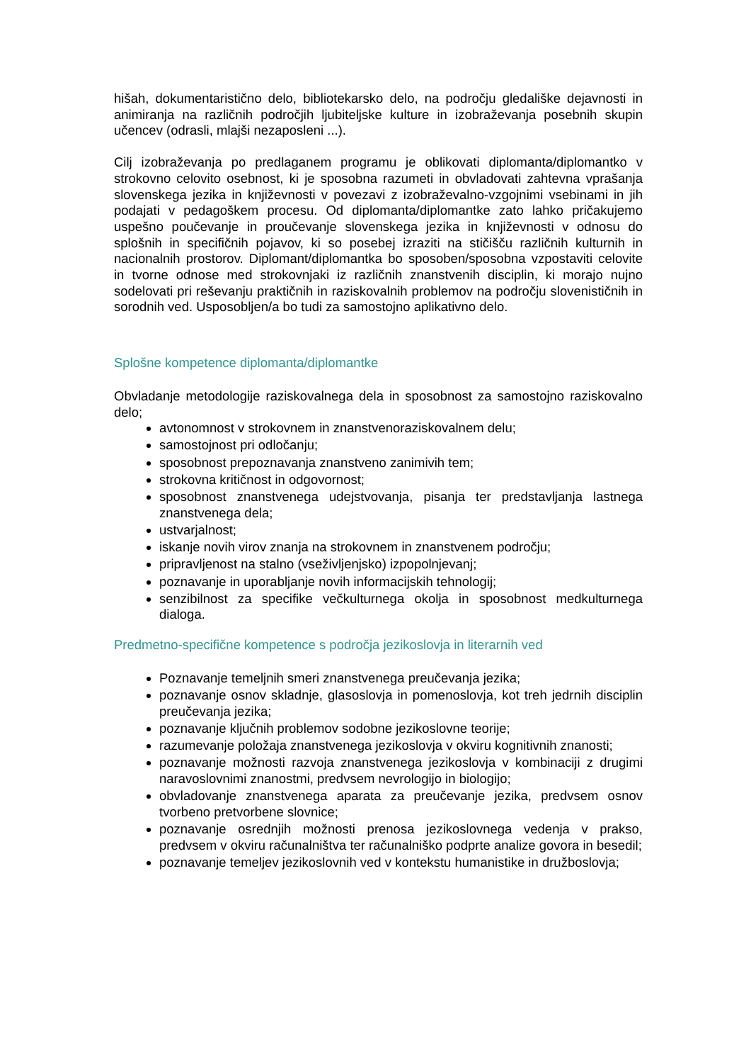hišah, dokumentarističnо delo, bibliotekarsko delo, na področju gledališke dejavnosti in animiranja na različnih področjih ljubiteljske kulture in izobraževanja posebnih skupin učencev (odrasli, mlajši nezaposleni ...).
Cilj izobraževanja po predlaganem programu je oblikovati diplomanta/diplomantko v strokovno celovito osebnost, ki je sposobna razumeti in obvladovati zahtevna vprašanja slovenskega jezika in književnosti v povezavi z izobraževalno-vzgojnimi vsebinami in jih podajati v pedagoškem procesu. Od diplomanta/diplomantke zato lahko pričakujemo uspešno poučevanje in proučevanje slovenskega jezika in književnosti v odnosu do splošnih in specifičnih pojavov, ki so posebej izraziti na stičišču različnih kulturnih in nacionalnih prostorov. Diplomant/diplomantka bo sposoben/sposobna vzpostaviti celovite in tvorne odnose med strokovnjaki iz različnih znanstvenih disciplin, ki morajo nujno sodelovati pri reševanju praktičnih in raziskovalnih problemov na področju slovenističnih in sorodnih ved. Usposobljen/a bo tudi za samostojno aplikativno delo.
Splošne kompetence diplomanta/diplomantke
Obvladanje metodologije raziskovalnega dela in sposobnost za samostojno raziskovalno delo;
avtonomnost v strokovnem in znanstvenoraziskovalnem delu;
samostojnost pri odločanju;
sposobnost prepoznavanja znanstveno zanimivih tem;
strokovna kritičnost in odgovornost;
sposobnost znanstvenega udejstvovanja, pisanja ter predstavljanja lastnega znanstvenega dela;
ustvarjalnost;
iskanje novih virov znanja na strokovnem in znanstvenem področju;
pripravljenost na stalno (vseživljenjsko) izpopolnjevanj;
poznavanje in uporabljanje novih informacijskih tehnologij;
senzibilnost za specifike večkulturnega okolja in sposobnost medkulturnega dialoga.
Predmetno-specifične kompetence s področja jezikoslovja in literarnih ved
Poznavanje temeljnih smeri znanstvenega preučevanja jezika;
poznavanje osnov skladnje, glasoslovja in pomenoslovja, kot treh jedrnih disciplin preučevanja jezika;
poznavanje ključnih problemov sodobne jezikoslovne teorije;
razumevanje položaja znanstvenega jezikoslovja v okviru kognitivnih znanosti;
poznavanje možnosti razvoja znanstvenega jezikoslovja v kombinaciji z drugimi naravoslovnimi znanostmi, predvsem nevrologijo in biologijo;
obvladovanje znanstvenega aparata za preučevanje jezika, predvsem osnov tvorbeno pretvorbene slovnice;
poznavanje osrednjih možnosti prenosa jezikoslovnega vedenja v prakso, predvsem v okviru računalništva ter računalniško podprte analize govora in besedil;
poznavanje temeljev jezikoslovnih ved v kontekstu humanistike in družboslovja;